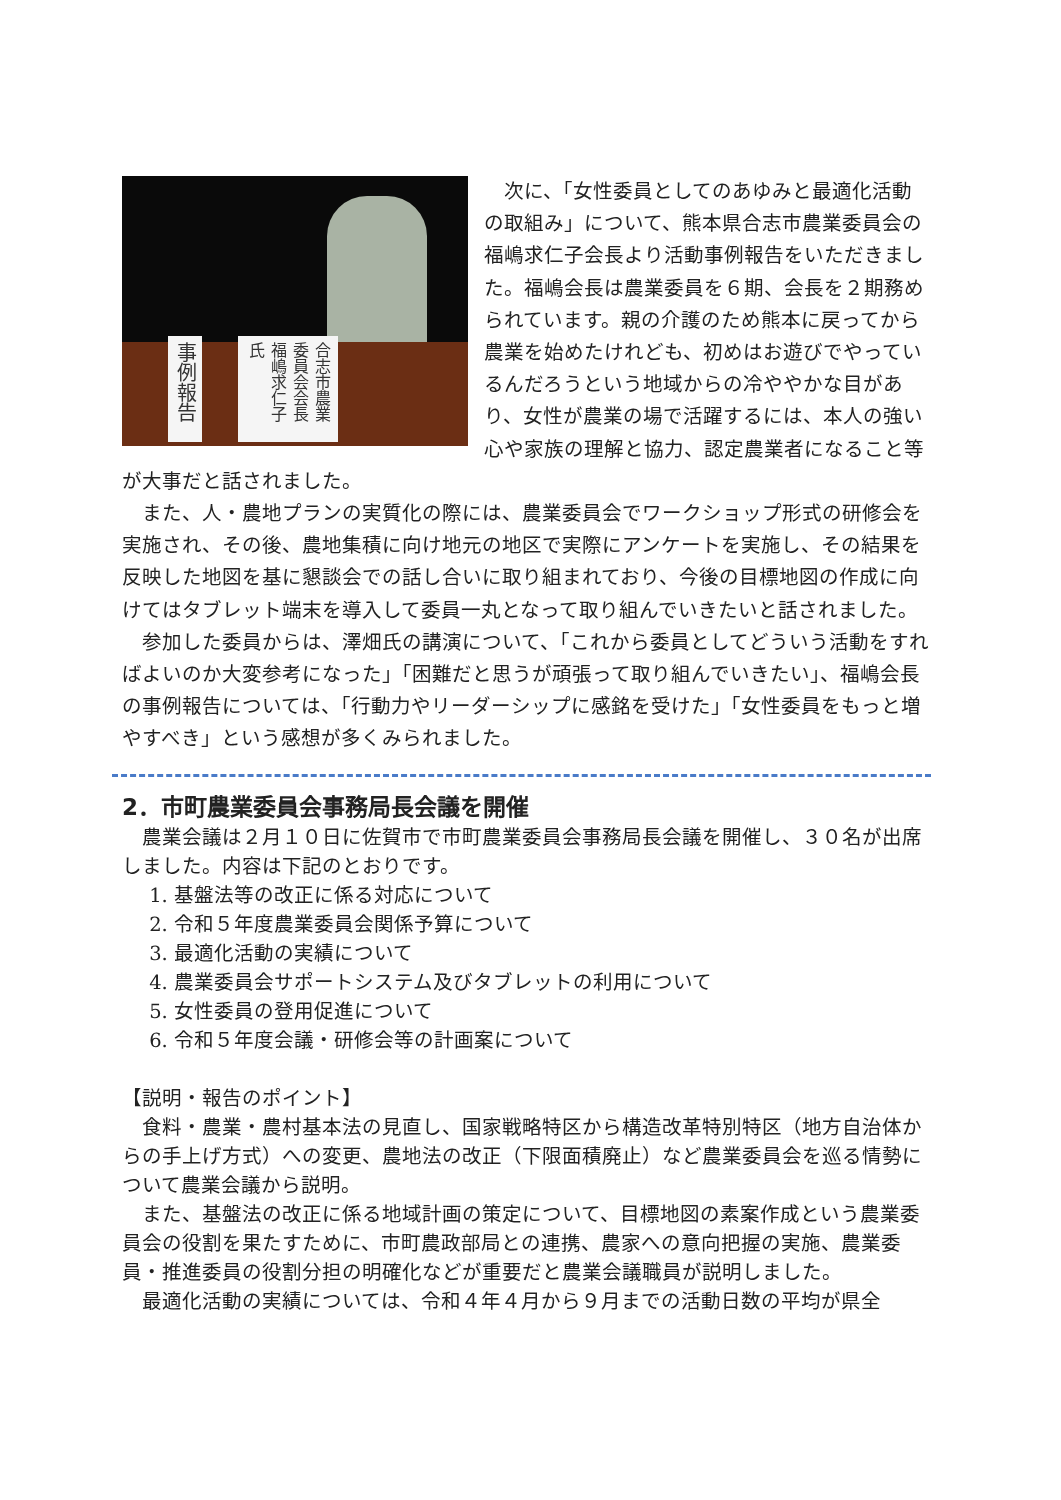事例報告
合志市農業委員会会長 福嶋求仁子氏
　次に、「女性委員としてのあゆみと最適化活動の取組み」について、熊本県合志市農業委員会の福嶋求仁子会長より活動事例報告をいただきました。福嶋会長は農業委員を６期、会長を２期務められています。親の介護のため熊本に戻ってから農業を始めたけれども、初めはお遊びでやっているんだろうという地域からの冷ややかな目があり、女性が農業の場で活躍するには、本人の強い心や家族の理解と協力、認定農業者になること等が大事だと話されました。
　また、人・農地プランの実質化の際には、農業委員会でワークショップ形式の研修会を実施され、その後、農地集積に向け地元の地区で実際にアンケートを実施し、その結果を反映した地図を基に懇談会での話し合いに取り組まれており、今後の目標地図の作成に向けてはタブレット端末を導入して委員一丸となって取り組んでいきたいと話されました。
　参加した委員からは、澤畑氏の講演について、「これから委員としてどういう活動をすればよいのか大変参考になった」「困難だと思うが頑張って取り組んでいきたい」、福嶋会長の事例報告については、「行動力やリーダーシップに感銘を受けた」「女性委員をもっと増やすべき」という感想が多くみられました。
2．市町農業委員会事務局長会議を開催
　農業会議は２月１０日に佐賀市で市町農業委員会事務局長会議を開催し、３０名が出席しました。内容は下記のとおりです。
1. 基盤法等の改正に係る対応について
2. 令和５年度農業委員会関係予算について
3. 最適化活動の実績について
4. 農業委員会サポートシステム及びタブレットの利用について
5. 女性委員の登用促進について
6. 令和５年度会議・研修会等の計画案について
【説明・報告のポイント】
　食料・農業・農村基本法の見直し、国家戦略特区から構造改革特別特区（地方自治体からの手上げ方式）への変更、農地法の改正（下限面積廃止）など農業委員会を巡る情勢について農業会議から説明。
　また、基盤法の改正に係る地域計画の策定について、目標地図の素案作成という農業委員会の役割を果たすために、市町農政部局との連携、農家への意向把握の実施、農業委員・推進委員の役割分担の明確化などが重要だと農業会議職員が説明しました。
　最適化活動の実績については、令和４年４月から９月までの活動日数の平均が県全